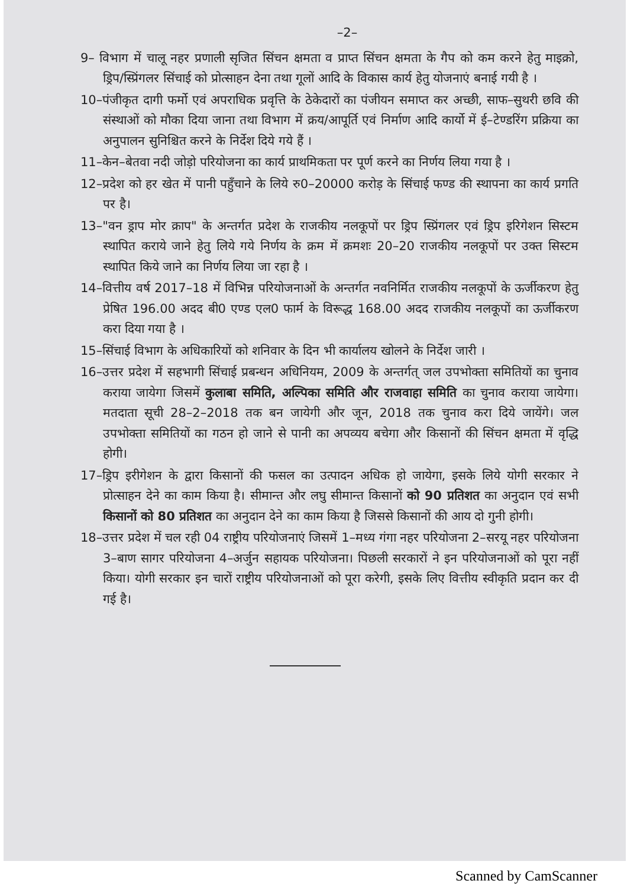–2–
9– विभाग में चालू नहर प्रणाली सृजित सिंचन क्षमता व प्राप्त सिंचन क्षमता के गैप को कम करने हेतु माइक्रो, ड्रिप/स्प्रिंगलर सिंचाई को प्रोत्साहन देना तथा गूलों आदि के विकास कार्य हेतु योजनाएं बनाई गयी है ।
10–पंजीकृत दागी फर्मो एवं अपराधिक प्रवृत्ति के ठेकेदारों का पंजीयन समाप्त कर अच्छी, साफ–सुथरी छवि की संस्थाओं को मौका दिया जाना तथा विभाग में क्रय/आपूर्ति एवं निर्माण आदि कार्यो में ई–टेण्डरिंग प्रक्रिया का अनुपालन सुनिश्चित करने के निर्देश दिये गये हैं ।
11–केन–बेतवा नदी जोड़ो परियोजना का कार्य प्राथमिकता पर पूर्ण करने का निर्णय लिया गया है ।
12–प्रदेश को हर खेत में पानी पहुँचाने के लिये रु0–20000 करोड़ के सिंचाई फण्ड की स्थापना का कार्य प्रगति पर है।
13–"वन ड्राप मोर क्राप" के अन्तर्गत प्रदेश के राजकीय नलकूपों पर ड्रिप स्प्रिंगलर एवं ड्रिप इरिगेशन सिस्टम स्थापित कराये जाने हेतु लिये गये निर्णय के क्रम में क्रमशः 20–20 राजकीय नलकूपों पर उक्त सिस्टम स्थापित किये जाने का निर्णय लिया जा रहा है ।
14–वित्तीय वर्ष 2017–18 में विभिन्न परियोजनाओं के अन्तर्गत नवनिर्मित राजकीय नलकूपों के ऊर्जीकरण हेतु प्रेषित 196.00 अदद बी0 एण्ड एल0 फार्म के विरूद्ध 168.00 अदद राजकीय नलकूपों का ऊर्जीकरण करा दिया गया है ।
15–सिंचाई विभाग के अधिकारियों को शनिवार के दिन भी कार्यालय खोलने के निर्देश जारी ।
16–उत्तर प्रदेश में सहभागी सिंचाई प्रबन्धन अधिनियम, 2009 के अन्तर्गत् जल उपभोक्ता समितियों का चुनाव कराया जायेगा जिसमें कुलाबा समिति, अल्पिका समिति और राजवाहा समिति का चुनाव कराया जायेगा। मतदाता सूची 28–2–2018 तक बन जायेगी और जून, 2018 तक चुनाव करा दिये जायेंगे। जल उपभोक्ता समितियों का गठन हो जाने से पानी का अपव्यय बचेगा और किसानों की सिंचन क्षमता में वृद्धि होगी।
17–ड्रिप इरीगेशन के द्वारा किसानों की फसल का उत्पादन अधिक हो जायेगा, इसके लिये योगी सरकार ने प्रोत्साहन देने का काम किया है। सीमान्त और लघु सीमान्त किसानों को 90 प्रतिशत का अनुदान एवं सभी किसानों को 80 प्रतिशत का अनुदान देने का काम किया है जिससे किसानों की आय दो गुनी होगी।
18–उत्तर प्रदेश में चल रही 04 राष्ट्रीय परियोजनाएं जिसमें 1–मध्य गंगा नहर परियोजना 2–सरयू नहर परियोजना 3–बाण सागर परियोजना 4–अर्जुन सहायक परियोजना। पिछली सरकारों ने इन परियोजनाओं को पूरा नहीं किया। योगी सरकार इन चारों राष्ट्रीय परियोजनाओं को पूरा करेगी, इसके लिए वित्तीय स्वीकृति प्रदान कर दी गई है।
Scanned by CamScanner